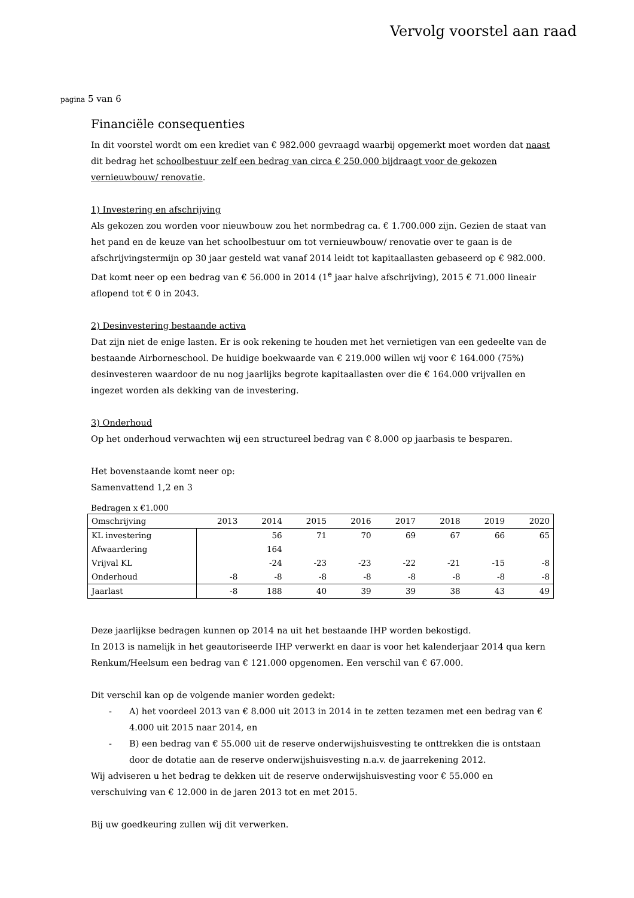Vervolg voorstel aan raad
pagina 5 van 6
Financiële consequenties
In dit voorstel wordt om een krediet van € 982.000 gevraagd waarbij opgemerkt moet worden dat naast dit bedrag het schoolbestuur zelf een bedrag van circa € 250.000 bijdraagt voor de gekozen vernieuwbouw/ renovatie.
1) Investering en afschrijving
Als gekozen zou worden voor nieuwbouw zou het normbedrag ca. € 1.700.000 zijn. Gezien de staat van het pand en de keuze van het schoolbestuur om tot vernieuwbouw/ renovatie over te gaan is de afschrijvingstermijn op 30 jaar gesteld wat vanaf 2014 leidt tot kapitaallasten gebaseerd op € 982.000. Dat komt neer op een bedrag van € 56.000 in 2014 (1<sup>e</sup> jaar halve afschrijving), 2015 € 71.000 lineair aflopend tot € 0 in 2043.
2) Desinvestering bestaande activa
Dat zijn niet de enige lasten. Er is ook rekening te houden met het vernietigen van een gedeelte van de bestaande Airborneschool. De huidige boekwaarde van € 219.000 willen wij voor € 164.000 (75%) desinvesteren waardoor de nu nog jaarlijks begrote kapitaallasten over die € 164.000 vrijvallen en ingezet worden als dekking van de investering.
3) Onderhoud
Op het onderhoud verwachten wij een structureel bedrag van € 8.000 op jaarbasis te besparen.
Het bovenstaande komt neer op:
Samenvattend 1,2 en 3
Bedragen x €1.000
| Omschrijving | 2013 | 2014 | 2015 | 2016 | 2017 | 2018 | 2019 | 2020 |
| KL investering | | 56 | 71 | 70 | 69 | 67 | 66 | 65 |
| Afwaardering | | 164 | | | | | | |
| Vrijval KL | | -24 | -23 | -23 | -22 | -21 | -15 | -8 |
| Onderhoud | -8 | -8 | -8 | -8 | -8 | -8 | -8 | -8 |
| Jaarlast | -8 | 188 | 40 | 39 | 39 | 38 | 43 | 49 |
Deze jaarlijkse bedragen kunnen op 2014 na uit het bestaande IHP worden bekostigd.
In 2013 is namelijk in het geautoriseerde IHP verwerkt en daar is voor het kalenderjaar 2014 qua kern Renkum/Heelsum een bedrag van € 121.000 opgenomen. Een verschil van € 67.000.
Dit verschil kan op de volgende manier worden gedekt:
- A) het voordeel 2013 van € 8.000 uit 2013 in 2014 in te zetten tezamen met een bedrag van € 4.000 uit 2015 naar 2014, en
- B) een bedrag van € 55.000 uit de reserve onderwijshuisvesting te onttrekken die is ontstaan door de dotatie aan de reserve onderwijshuisvesting n.a.v. de jaarrekening 2012.
Wij adviseren u het bedrag te dekken uit de reserve onderwijshuisvesting voor € 55.000 en verschuiving van € 12.000 in de jaren 2013 tot en met 2015.
Bij uw goedkeuring zullen wij dit verwerken.